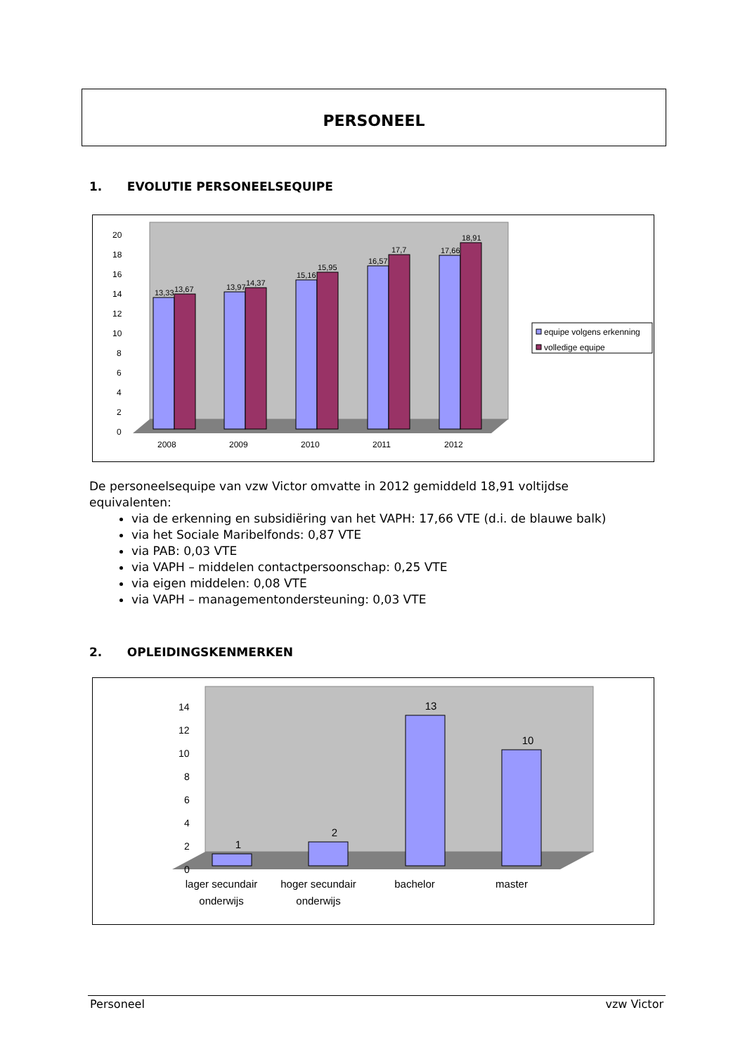PERSONEEL
1. EVOLUTIE PERSONEELSEQUIPE
0
2
4
6
8
10
12
14
16
18
20
13,33
13,67
13,97
14,37
15,16
15,95
16,57
17,7
17,66
18,91
2008
2009
2010
2011
2012
equipe volgens erkenning
volledige equipe
De personeelsequipe van vzw Victor omvatte in 2012 gemiddeld 18,91 voltijdse equivalenten:
via de erkenning en subsidiëring van het VAPH: 17,66 VTE (d.i. de blauwe balk)
via het Sociale Maribelfonds: 0,87 VTE
via PAB: 0,03 VTE
via VAPH – middelen contactpersoonschap: 0,25 VTE
via eigen middelen: 0,08 VTE
via VAPH – managementondersteuning: 0,03 VTE
2. OPLEIDINGSKENMERKEN
0
2
4
6
8
10
12
14
1
2
13
10
lager secundair
onderwijs
hoger secundair
onderwijs
bachelor
master
Personeel vzw Victor